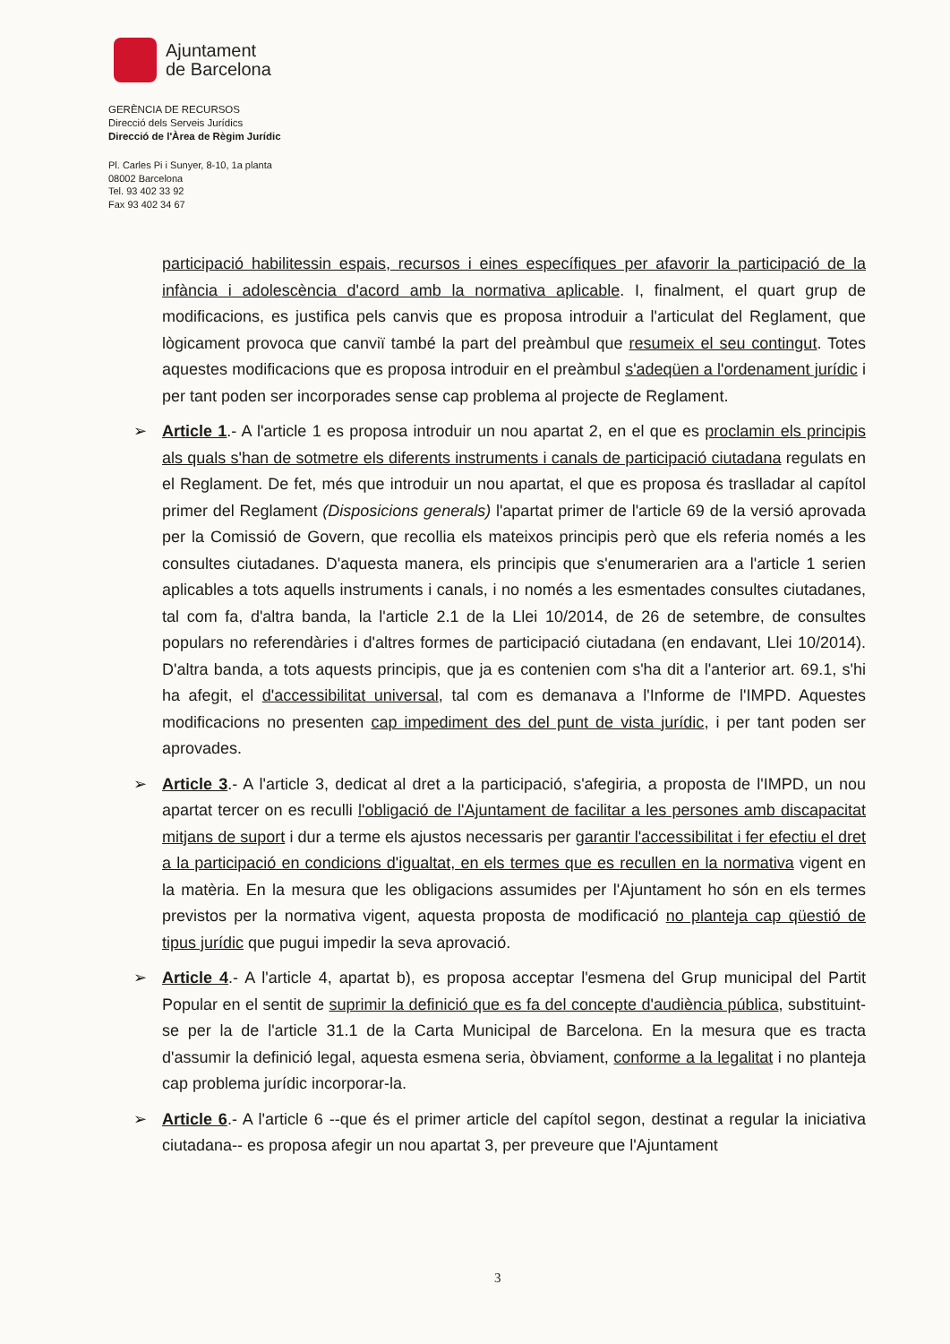Ajuntament
de Barcelona
GERÈNCIA DE RECURSOS
Direcció dels Serveis Jurídics
Direcció de l'Àrea de Règim Jurídic
Pl. Carles Pi i Sunyer, 8-10, 1a planta
08002 Barcelona
Tel. 93 402 33 92
Fax 93 402 34 67
participació habilitessin espais, recursos i eines específiques per afavorir la participació de la infància i adolescència d'acord amb la normativa aplicable. I, finalment, el quart grup de modificacions, es justifica pels canvis que es proposa introduir a l'articulat del Reglament, que lògicament provoca que canviï també la part del preàmbul que resumeix el seu contingut. Totes aquestes modificacions que es proposa introduir en el preàmbul s'adeqüen a l'ordenament jurídic i per tant poden ser incorporades sense cap problema al projecte de Reglament.
➢ Article 1.- A l'article 1 es proposa introduir un nou apartat 2, en el que es proclamin els principis als quals s'han de sotmetre els diferents instruments i canals de participació ciutadana regulats en el Reglament. De fet, més que introduir un nou apartat, el que es proposa és traslladar al capítol primer del Reglament (Disposicions generals) l'apartat primer de l'article 69 de la versió aprovada per la Comissió de Govern, que recollia els mateixos principis però que els referia només a les consultes ciutadanes. D'aquesta manera, els principis que s'enumerarien ara a l'article 1 serien aplicables a tots aquells instruments i canals, i no només a les esmentades consultes ciutadanes, tal com fa, d'altra banda, la l'article 2.1 de la Llei 10/2014, de 26 de setembre, de consultes populars no referendàries i d'altres formes de participació ciutadana (en endavant, Llei 10/2014). D'altra banda, a tots aquests principis, que ja es contenien com s'ha dit a l'anterior art. 69.1, s'hi ha afegit, el d'accessibilitat universal, tal com es demanava a l'Informe de l'IMPD. Aquestes modificacions no presenten cap impediment des del punt de vista jurídic, i per tant poden ser aprovades.
➢ Article 3.- A l'article 3, dedicat al dret a la participació, s'afegiria, a proposta de l'IMPD, un nou apartat tercer on es reculli l'obligació de l'Ajuntament de facilitar a les persones amb discapacitat mitjans de suport i dur a terme els ajustos necessaris per garantir l'accessibilitat i fer efectiu el dret a la participació en condicions d'igualtat, en els termes que es recullen en la normativa vigent en la matèria. En la mesura que les obligacions assumides per l'Ajuntament ho són en els termes previstos per la normativa vigent, aquesta proposta de modificació no planteja cap qüestió de tipus jurídic que pugui impedir la seva aprovació.
➢ Article 4.- A l'article 4, apartat b), es proposa acceptar l'esmena del Grup municipal del Partit Popular en el sentit de suprimir la definició que es fa del concepte d'audiència pública, substituint-se per la de l'article 31.1 de la Carta Municipal de Barcelona. En la mesura que es tracta d'assumir la definició legal, aquesta esmena seria, òbviament, conforme a la legalitat i no planteja cap problema jurídic incorporar-la.
➢ Article 6.- A l'article 6 --que és el primer article del capítol segon, destinat a regular la iniciativa ciutadana-- es proposa afegir un nou apartat 3, per preveure que l'Ajuntament
3